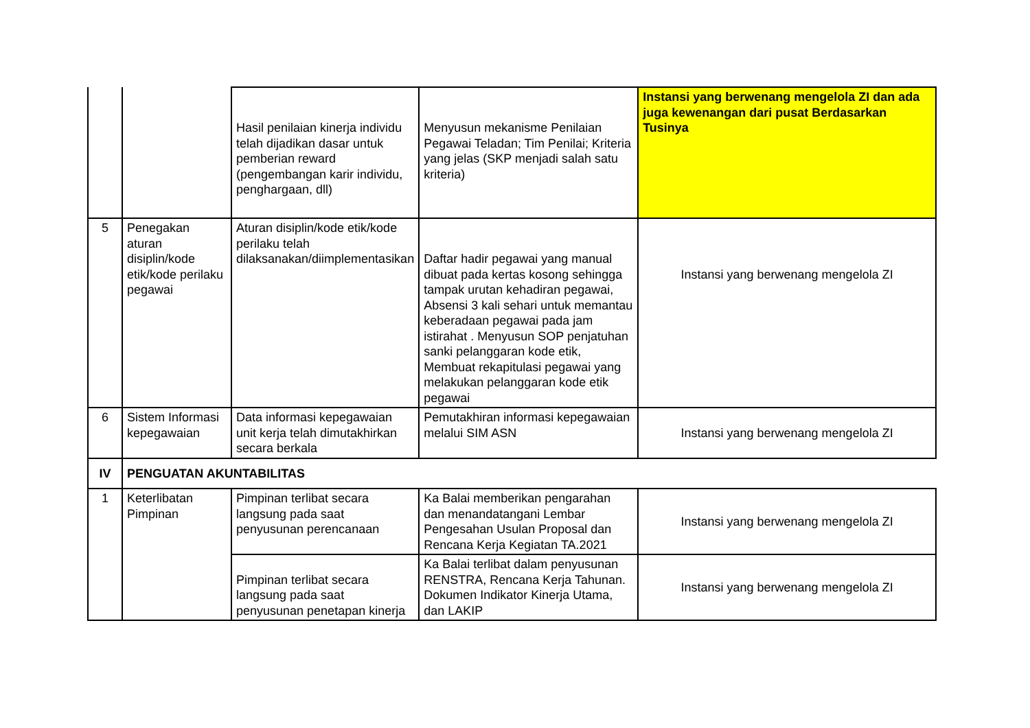| | | Hasil penilaian kinerja individu telah dijadikan dasar untuk pemberian reward (pengembangan karir individu, penghargaan, dll) | Menyusun mekanisme Penilaian Pegawai Teladan; Tim Penilai; Kriteria yang jelas (SKP menjadi salah satu kriteria) | Instansi yang berwenang mengelola ZI dan ada juga kewenangan dari pusat Berdasarkan Tusinya |
| 5 | Penegakan aturan disiplin/kode etik/kode perilaku pegawai | Aturan disiplin/kode etik/kode perilaku telah dilaksanakan/diimplementasikan | Daftar hadir pegawai yang manual dibuat pada kertas kosong sehingga tampak urutan kehadiran pegawai, Absensi 3 kali sehari untuk memantau keberadaan pegawai pada jam istirahat . Menyusun SOP penjatuhan sanki pelanggaran kode etik, Membuat rekapitulasi pegawai yang melakukan pelanggaran kode etik pegawai | Instansi yang berwenang mengelola ZI |
| 6 | Sistem Informasi kepegawaian | Data informasi kepegawaian unit kerja telah dimutakhirkan secara berkala | Pemutakhiran informasi kepegawaian melalui SIM ASN | Instansi yang berwenang mengelola ZI |
| IV | PENGUATAN AKUNTABILITAS | | | |
| 1 | Keterlibatan Pimpinan | Pimpinan terlibat secara langsung pada saat penyusunan perencanaan | Ka Balai memberikan pengarahan dan menandatangani Lembar Pengesahan Usulan Proposal dan Rencana Kerja Kegiatan TA.2021 | Instansi yang berwenang mengelola ZI |
| | | Pimpinan terlibat secara langsung pada saat penyusunan penetapan kinerja | Ka Balai terlibat dalam penyusunan RENSTRA, Rencana Kerja Tahunan. Dokumen Indikator Kinerja Utama, dan LAKIP | Instansi yang berwenang mengelola ZI |